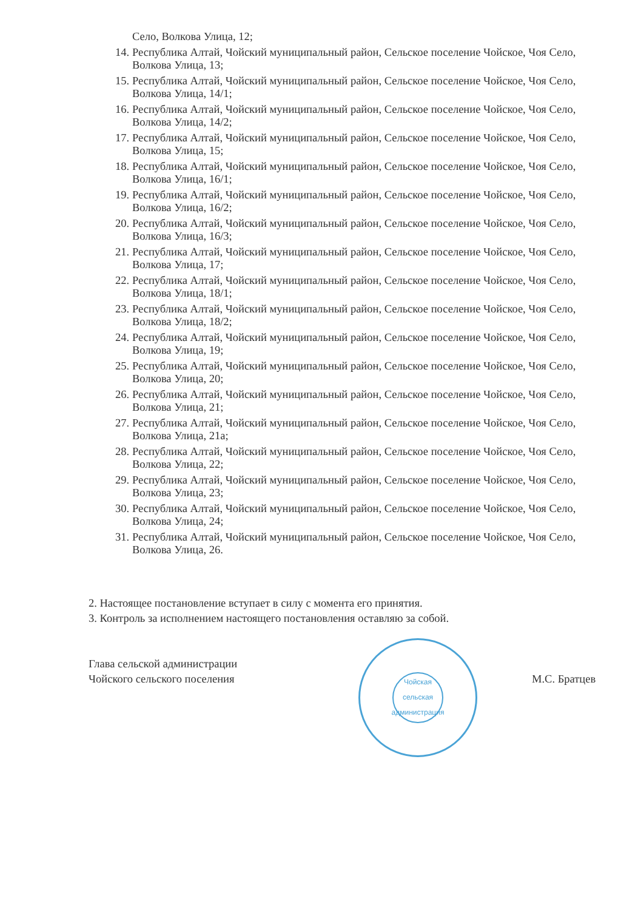Село, Волкова Улица, 12;
14. Республика Алтай, Чойский муниципальный район, Сельское поселение Чойское, Чоя Село, Волкова Улица, 13;
15. Республика Алтай, Чойский муниципальный район, Сельское поселение Чойское, Чоя Село, Волкова Улица, 14/1;
16. Республика Алтай, Чойский муниципальный район, Сельское поселение Чойское, Чоя Село, Волкова Улица, 14/2;
17. Республика Алтай, Чойский муниципальный район, Сельское поселение Чойское, Чоя Село, Волкова Улица, 15;
18. Республика Алтай, Чойский муниципальный район, Сельское поселение Чойское, Чоя Село, Волкова Улица, 16/1;
19. Республика Алтай, Чойский муниципальный район, Сельское поселение Чойское, Чоя Село, Волкова Улица, 16/2;
20. Республика Алтай, Чойский муниципальный район, Сельское поселение Чойское, Чоя Село, Волкова Улица, 16/3;
21. Республика Алтай, Чойский муниципальный район, Сельское поселение Чойское, Чоя Село, Волкова Улица, 17;
22. Республика Алтай, Чойский муниципальный район, Сельское поселение Чойское, Чоя Село, Волкова Улица, 18/1;
23. Республика Алтай, Чойский муниципальный район, Сельское поселение Чойское, Чоя Село, Волкова Улица, 18/2;
24. Республика Алтай, Чойский муниципальный район, Сельское поселение Чойское, Чоя Село, Волкова Улица, 19;
25. Республика Алтай, Чойский муниципальный район, Сельское поселение Чойское, Чоя Село, Волкова Улица, 20;
26. Республика Алтай, Чойский муниципальный район, Сельское поселение Чойское, Чоя Село, Волкова Улица, 21;
27. Республика Алтай, Чойский муниципальный район, Сельское поселение Чойское, Чоя Село, Волкова Улица, 21а;
28. Республика Алтай, Чойский муниципальный район, Сельское поселение Чойское, Чоя Село, Волкова Улица, 22;
29. Республика Алтай, Чойский муниципальный район, Сельское поселение Чойское, Чоя Село, Волкова Улица, 23;
30. Республика Алтай, Чойский муниципальный район, Сельское поселение Чойское, Чоя Село, Волкова Улица, 24;
31. Республика Алтай, Чойский муниципальный район, Сельское поселение Чойское, Чоя Село, Волкова Улица, 26.
2. Настоящее постановление вступает в силу с момента его принятия.
3. Контроль за исполнением настоящего постановления оставляю за собой.
Глава сельской администрации
Чойского сельского поселения
Чойская сельская администрация
М.С. Братцев